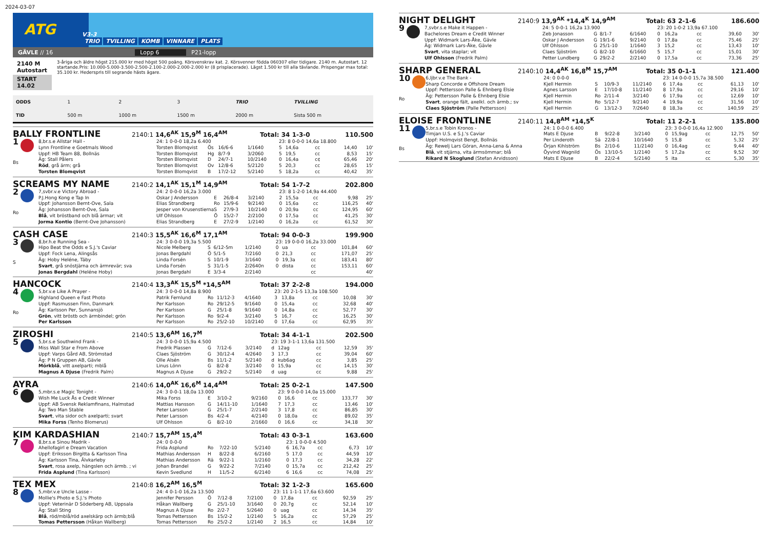2024-03-07
ATG
V3-3
TRIO TVILLING KOMB VINNARE PLATS
GÄVLE // 16 Lopp 6 P21-lopp
2140 M Autostart
START 14.02
3-åriga och äldre högst 215.000 kr med högst 500 poäng. Körsvenskrav kat. 2. Körsvenner födda 060307 eller tidigare. 2140 m. Autostart. 12 startande.Pris: 10.000-5.000-3.500-2.500-2.100-2.000-2.000-2.000 kr (8 prisplacerade). Lägst 1.500 kr till alla tävlande. Prispengar max total: 35.100 kr. Hederspris till segrande hästs ägare.
| ODDS | 1 | 2 | 3 | TRIO | TVILLING |
| TID | 500 m | 1000 m | 1500 m | 2000 m | Sista 500 m |
BALLY FRONTLINE
2140:1 14,6<sup>AK</sup> 15,9<sup>M</sup> 16,4<sup>AM</sup> Total: 34 1-3-0 110.500
| 1 Bs | 8,br.s.e Allstar Hall - | 24: 1 0-0-0 18,2a 6.400 | | | | 23: 8 0-0-0 14,6a 18.800 | | | | |
| | Lynn Frontline e Goetmals Wood | Torsten Blomqvist | Ös | 16/6-6 | 1/1640 | 5 | 14,6a | cc | 14,40 | 10' |
| | Uppf: HB Team 88, Bollnäs | Torsten Blomqvist | Hg | 8/7-9 | 3/2060 | 5 | 19,5 | cc | 8,53 | 15' |
| | Äg: Stall Pålers | Torsten Blomqvist | D | 24/7-1 | 10/2140 | 0 | 16,4a | c¢ | 65,46 | 20' |
| | Röd , grå ärm; grå | Torsten Blomqvist | Ov | 12/8-6 | 5/2120 | 5 | 20,3 | cc | 28,65 | 15' |
| | Torsten Blomqvist | Torsten Blomqvist | B | 17/2-12 | 5/2140 | 5 | 18,2a | cc | 40,42 | 35' |
SCREAMS MY NAME
2140:2 14,1<sup>AK</sup> 15,1<sup>M</sup> 14,9<sup>AM</sup> Total: 54 1-7-2 202.800
| 2 Ro | 7,svbr.v.e Victory Abroad - | 24: 2 0-0-0 16,2a 3.000 | | | | 23: 8 1-2-0 14,9a 44.400 | | | | |
| | P.J.Hong Kong e Tap In | Oskar J Andersson | E | 26/8-4 | 3/2140 | 2 | 15,5a | cc | 9,98 | 25' |
| | Uppf: Johansson Bernt-Ove, Sala | Elias Strandberg | Ro | 15/9-6 | 9/2140 | 0 | 15,6a | cc | 116,25 | 40' |
| | Äg: Johansson Bernt-Ove, Sala | Jesper von Krusenstierna | S | 27/9-3 | 10/2140 | 0 | 20,9a | cc | 124,95 | 60' |
| | Blå , vit bröstband och blå ärmar; vit | Ulf Ohlsson | Ö | 15/2-7 | 2/2100 | 0 | 17,5a | cc | 41,25 | 30' |
| | Jorma Kontio (Bernt-Ove Johansson) | Elias Strandberg | E | 27/2-9 | 1/2140 | 0 | 16,2a | cc | 61,52 | 30' |
CASH CASE
2140:3 15,5<sup>AK</sup> 16,6<sup>M</sup> 17,1<sup>AM</sup> Total: 94 0-0-3 199.900
| 3 S | 8,br.h.e Running Sea - | 24: 3 0-0-0 19,3a 5.500 | | | | 23: 19 0-0-0 16,2a 33.000 | | | | |
| | Hipo Beat the Odds e S.J.'s Caviar | Nicole Melberg | S | 6/12-5m | 1/2140 | 0 | ua | cc | 101,84 | 60' |
| | Uppf: Fock Lena, Alingsås | Jonas Bergdahl | Ö | 5/1-5 | 7/2160 | 0 | 21,3 | cc | 171,07 | 25' |
| | Äg: Hoby Heléne, Täby | Linda Forsén | S | 10/1-9 | 3/1640 | 0 | 19,3a | cc | 183,41 | 80' |
| | Svart , grå snöstjärna och ärmrevär; sva | Linda Forsén | S | 31/1-5 | 2/2640n | 0 | dista | cc | 153,11 | 60' |
| | Jonas Bergdahl (Heléne Hoby) | Jonas Bergdahl | E | 3/3-4 | 2/2140 | | | cc | | 40' |
HANCOCK
2140:4 13,3<sup>AK</sup> 15,5<sup>M</sup> *14,5<sup>AM</sup> Total: 37 2-2-8 194.000
| 4 Ro | 5,br.v.e Like A Prayer - | 24: 3 0-0-0 14,8a 8.900 | | | | 23: 20 2-1-5 13,3a 108.500 | | | | |
| | Highland Queen e Fast Photo | Patrik Fernlund | Ro | 11/12-3 | 4/1640 | 3 | 13,8a | cc | 10,08 | 30' |
| | Uppf: Rasmussen Finn, Danmark | Per Karlsson | Ro | 29/12-5 | 9/1640 | 0 | 15,4a | cc | 32,68 | 40' |
| | Äg: Karlsson Per, Sunnansjö | Per Karlsson | G | 25/1-8 | 9/1640 | 0 | 14,8a | cc | 52,77 | 30' |
| | Grön , vitt bröstb och ärmbindel; grön | Per Karlsson | Ro | 9/2-4 | 3/2140 | 5 | 16,7 | cc | 16,25 | 30' |
| | Per Karlsson | Per Karlsson | Ro | 25/2-10 | 10/2140 | 0 | 17,6a | cc | 62,95 | 35' |
ZIROSHI
2140:5 13,6<sup>AM</sup> 16,7<sup>M</sup> Total: 34 4-1-1 202.500
| 5 | 5,br.s.e Southwind Frank - | 24: 3 0-0-0 15,9a 4.500 | | | | 23: 19 3-1-1 13,6a 131.500 | | | | |
| | Miss Wall Star e From Above | Fredrik Plassen | G | 7/12-6 | 3/2140 | d | 12ag | cc | 12,59 | 35' |
| | Uppf: Varps Gård AB, Strömstad | Claes Sjöström | G | 30/12-4 | 4/2640 | 3 | 17,3 | cc | 39,04 | 60' |
| | Äg: P N Gruppen AB, Gävle | Olle Alsén | Bs | 11/1-2 | 5/2140 | d | kub6ag | cc | 3,85 | 25' |
| | Mörkblå , vitt axelparti; mblå | Linus Lönn | G | 8/2-8 | 3/2140 | 0 | 15,9a | cc | 14,15 | 30' |
| | Magnus A Djuse (Fredrik Palm) | Magnus A Djuse | G | 29/2-2 | 5/2140 | d | uag | cc | 9,88 | 25' |
AYRA
2140:6 14,0<sup>AK</sup> 16,6<sup>M</sup> 14,4<sup>AM</sup> Total: 25 0-2-1 147.500
| 6 | 5,mbr.s.e Magic Tonight - | 24: 3 0-0-1 18,0a 13.000 | | | | 23: 9 0-0-0 14,0a 15.000 | | | | |
| | Wish Me Luck Ås e Credit Winner | Mika Forss | E | 3/10-2 | 9/2160 | 0 | 16,6 | cc | 133,77 | 30' |
| | Uppf: AB Svensk Reklamfinans, Halmstad | Mattias Hansson | G | 14/11-10 | 1/1640 | 7 | 17,3 | cc | 13,46 | 10' |
| | Äg: Two Man Stable | Peter Larsson | G | 25/1-7 | 2/2140 | 3 | 17,8 | cc | 86,85 | 30' |
| | Svart , vita sidor och axelparti; svart | Peter Larsson | Bs | 4/2-4 | 4/2140 | 0 | 18,0a | cc | 89,02 | 35' |
| | Mika Forss (Tenho Blomerus) | Ulf Ohlsson | G | 8/2-10 | 2/1660 | 0 | 16,6 | cc | 34,18 | 30' |
KIM KARDASHIAN
2140:7 15,7<sup>AM</sup> 15,4<sup>M</sup> Total: 43 0-3-1 163.600
| 7 | 8,br.s.e Sinou Madrik - | 24: 0 0-0-0 | | | | 23: 1 0-0-0 4.500 | | | | |
| | Ahellofagirl e Dream Vacation | Frida Asplund | Ro | 7/22-10 | 5/2140 | 6 | 16,7a | cc | 6,73 | 10' |
| | Uppf: Eriksson Birgitta & Karlsson Tina | Mathias Andersson | H | 8/22-8 | 6/2160 | 5 | 17,0 | cc | 44,59 | 10' |
| | Äg: Karlsson Tina, Älvkarleby | Mathias Andersson | Rä | 9/22-1 | 1/2160 | 0 | 17,3 | cc | 34,28 | 22' |
| | Svart , rosa axelp, hängslen och ärmb. ; vi | Johan Brandel | G | 9/22-2 | 7/2140 | 0 | 15,7a | cc | 212,42 | 25' |
| | Frida Asplund (Tina Karlsson) | Kevin Svedlund | H | 11/5-2 | 6/2140 | 6 | 16,6 | cc | 74,08 | 25' |
TEX MEX
2140:8 16,2<sup>AM</sup> 16,5<sup>M</sup> Total: 32 1-2-3 165.600
| 8 | 5,mbr.v.e Uncle Lasse - | 24: 4 0-1-0 16,2a 13.500 | | | | 23: 11 1-1-1 17,6a 63.600 | | | | |
| | Mollie's Photo e S.J.'s Photo | Jennifer Persson | Ö | 7/12-8 | 7/2100 | 0 | 17,8a | cc | 92,59 | 25' |
| | Uppf: Veterinär D Söderberg AB, Uppsala | Håkan Wallberg | G | 25/1-10 | 3/1640 | 0 | 20,7g | cc | 52,14 | 10' |
| | Äg: Stall Sting | Magnus A Djuse | Ro | 2/2-7 | 5/2640 | 0 | uag | cc | 14,34 | 35' |
| | Blå , röd/mblå/röd axelskärp och ärmb;blå | Tomas Pettersson | Bs | 15/2-2 | 1/2140 | 5 | 16,2a | cc | 57,29 | 25' |
| | Tomas Pettersson (Håkan Wallberg) | Tomas Pettersson | Ro | 25/2-2 | 1/2140 | 2 | 16,5 | cc | 14,84 | 10' |
NIGHT DELIGHT
2140:9 13,9<sup>AK</sup> *14,4<sup>K</sup> 14,9<sup>AM</sup> Total: 63 2-1-6 186.600
| 9 | 7,svbr.s.e Make it Happen - | 24: 5 0-0-1 16,2a 13.900 | | | | 23: 20 1-0-2 13,9a 67.100 | | | | |
| | Bachelores Dream e Credit Winner | Zeb Jonasson | G | 8/1-7 | 6/1640 | 0 | 16,2a | cc | 39,60 | 30' |
| | Uppf: Widmark Lars-Åke, Gävle | Oskar J Andersson | G | 19/1-6 | 9/2140 | 0 | 17,8a | cc | 75,46 | 25' |
| | Äg: Widmark Lars-Åke, Gävle | Ulf Ohlsson | G | 25/1-10 | 1/1640 | 3 | 15,2 | cc | 13,43 | 10' |
| | Svart , vita staplar; vit | Claes Sjöström | G | 8/2-10 | 6/1660 | 5 | 15,7 | cc | 15,01 | 30' |
| | Ulf Ohlsson (Fredrik Palm) | Petter Lundberg | G | 29/2-2 | 2/2140 | 0 | 17,5a | cc | 73,36 | 25' |
SHARP GENERAL
2140:10 14,4<sup>AK</sup> 16,8<sup>M</sup> 15,7<sup>AM</sup> Total: 35 0-1-1 121.400
| 10 Ro | 6,ljbr.v.e The Bank - | 24: 0 0-0-0 | | | | 23: 14 0-0-0 15,7a 38.500 | | | | |
| | Sharp Concorde e Offshore Dream | Kjell Hermin | S | 10/9-3 | 11/2140 | 6 | 17,4a | cc | 61,13 | 10' |
| | Uppf: Pettersson Palle & Ehnberg Elsie | Agnes Larsson | E | 17/10-8 | 11/2140 | 8 | 17,9a | cc | 29,16 | 10' |
| | Äg: Pettersson Palle & Ehnberg Elsie | Kjell Hermin | Ro | 2/11-4 | 3/2140 | 6 | 17,9a | cc | 12,69 | 10' |
| | Svart , orange fält, axelkl. och ärmb.; sv | Kjell Hermin | Ro | 5/12-7 | 9/2140 | 4 | 19,9a | cc | 31,56 | 10' |
| | Claes Sjöström (Palle Pettersson) | Kjell Hermin | G | 13/12-3 | 7/2640 | 8 | 18,3a | cc | 140,59 | 25' |
ELOISE FRONTLINE
2140:11 14,8<sup>AM</sup> *14,5<sup>K</sup> Total: 11 2-2-1 135.800
| 11 Bs | 5,br.s.e Tobin Kronos - | 24: 1 0-0-0 6.400 | | | | 23: 3 0-0-0 16,4a 12.900 | | | | |
| | Timjan U.S. e S.J.'s Caviar | Mats E Djuse | B | 9/22-8 | 3/2140 | 0 | 15,9ag | cc | 12,75 | 50' |
| | Uppf: Holmqvist Bengt, Bollnäs | Per Linderoth | Sä | 22/8-1 | 10/1640 | 5 | 15,8 | cc | 5,32 | 25' |
| | Äg: Rewelj Lars Göran, Anna-Lena & Anna | Örjan Kihlström | Bs | 2/10-6 | 11/2140 | 0 | 16,4ag | cc | 9,44 | 40' |
| | Blå , vit stjärna, vita ärmsömmar; blå | Öyvind Wagnild | Ös | 13/10-5 | 1/2140 | 5 | 17,2a | cc | 9,52 | 30' |
| | Rikard N Skoglund (Stefan Arvidsson) | Mats E Djuse | B | 22/2-4 | 5/2140 | 5 | ita | cc | 5,30 | 35' |